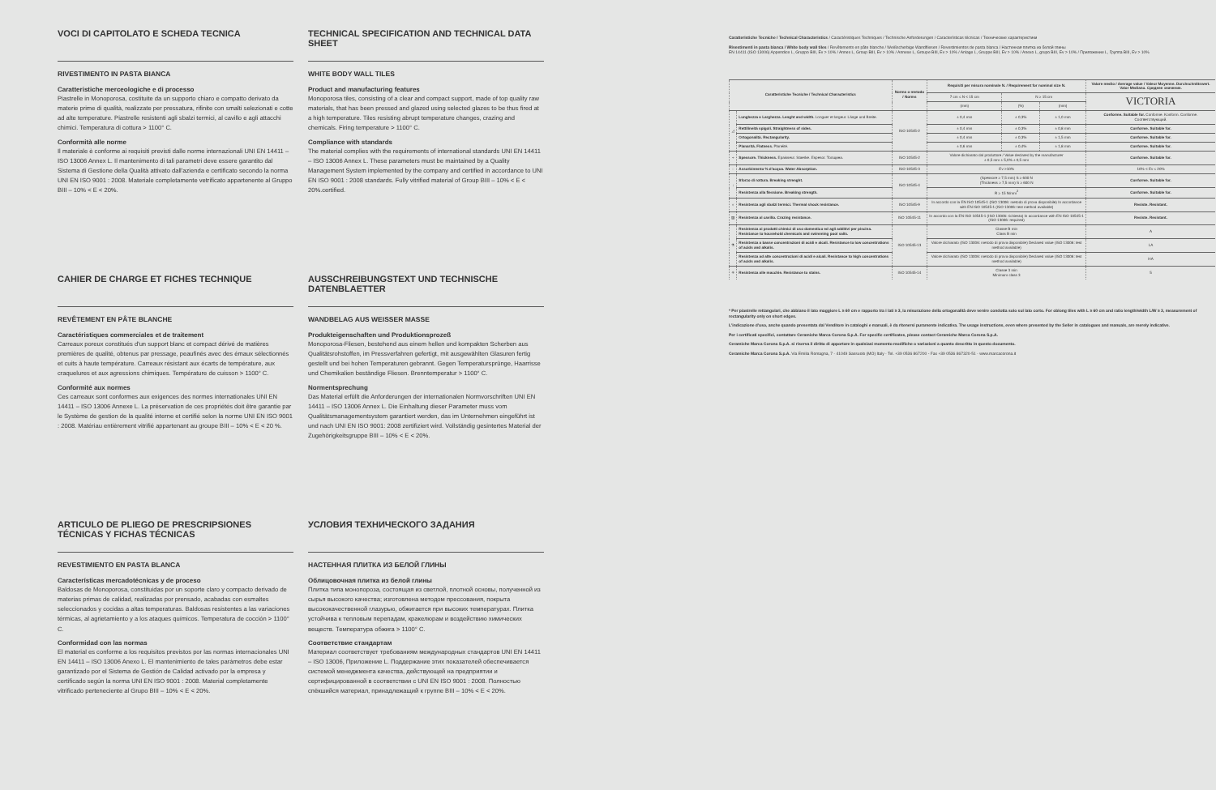VOCI DI CAPITOLATO E SCHEDA TECNICA
RIVESTIMENTO IN PASTA BIANCA
Caratteristiche merceologiche e di processo
Piastrelle in Monoporosa, costituite da un supporto chiaro e compatto derivato da materie prime di qualità, realizzate per pressatura, rifinite con smalti selezionati e cotte ad alte temperature. Piastrelle resistenti agli sbalzi termici, al cavillo e agli attacchi chimici. Temperatura di cottura > 1100° C.
Conformità alle norme
Il materiale è conforme ai requisiti previsti dalle norme internazionali UNI EN 14411 – ISO 13006 Annex L. Il mantenimento di tali parametri deve essere garantito dal Sistema di Gestione della Qualità attivato dall'azienda e certificato secondo la norma UNI EN ISO 9001 : 2008. Materiale completamente vetrificato appartenente al Gruppo BIII – 10% < E < 20%.
TECHNICAL SPECIFICATION AND TECHNICAL DATA SHEET
WHITE BODY WALL TILES
Product and manufacturing features
Monoporosa tiles, consisting of a clear and compact support, made of top quality raw materials, that has been pressed and glazed using selected glazes to be thus fired at a high temperature. Tiles resisting abrupt temperature changes, crazing and chemicals. Firing temperature > 1100° C.
Compliance with standards
The material complies with the requirements of international standards UNI EN 14411 – ISO 13006 Annex L. These parameters must be maintained by a Quality Management System implemented by the company and certified in accordance to UNI EN ISO 9001 : 2008 standards. Fully vitrified material of Group BIII – 10% < E < 20%.certified.
CAHIER DE CHARGE ET FICHES TECHNIQUE
REVÊTEMENT EN PÂTE BLANCHE
Caractéristiques commerciales et de traitement
Carreaux poreux constitués d'un support blanc et compact dérivé de matières premières de qualité, obtenus par pressage, peaufinés avec des émaux sélectionnés et cuits à haute température. Carreaux résistant aux écarts de température, aux craquelures et aux agressions chimiques. Température de cuisson > 1100° C.
Conformité aux normes
Ces carreaux sont conformes aux exigences des normes internationales UNI EN 14411 – ISO 13006 Annexe L. La préservation de ces propriétés doit être garantie par le Système de gestion de la qualité interne et certifié selon la norme UNI EN ISO 9001 : 2008. Matériau entièrement vitrifié appartenant au groupe BIII – 10% < E < 20 %.
AUSSCHREIBUNGSTEXT UND TECHNISCHE DATENBLAETTER
WANDBELAG AUS WEISSER MASSE
Produkteigenschaften und Produktionsprozeß
Monoporosa-Fliesen, bestehend aus einem hellen und kompakten Scherben aus Qualitätsrohstoffen, im Pressverfahren gefertigt, mit ausgewählten Glasuren fertig gestellt und bei hohen Temperaturen gebrannt. Gegen Temperatursprünge, Haarrisse und Chemikalien beständige Fliesen. Brenntemperatur > 1100° C.
Normentsprechung
Das Material erfüllt die Anforderungen der internationalen Normvorschriften UNI EN 14411 – ISO 13006 Annex L. Die Einhaltung dieser Parameter muss vom Qualitätsmanagementsystem garantiert werden, das im Unternehmen eingeführt ist und nach UNI EN ISO 9001: 2008 zertifiziert wird. Vollständig gesintertes Material der Zugehörigkeitsgruppe BIII – 10% < E < 20%.
ARTICULO DE PLIEGO DE PRESCRIPSIONES TÉCNICAS Y FICHAS TÉCNICAS
REVESTIMIENTO EN PASTA BLANCA
Características mercadotécnicas y de proceso
Baldosas de Monoporosa, constituidas por un soporte claro y compacto derivado de materias primas de calidad, realizadas por prensado, acabadas con esmaltes seleccionados y cocidas a altas temperaturas. Baldosas resistentes a las variaciones térmicas, al agrietamiento y a los ataques químicos. Temperatura de cocción > 1100° C.
Conformidad con las normas
El material es conforme a los requisitos previstos por las normas internacionales UNI EN 14411 – ISO 13006 Anexo L. El mantenimiento de tales parámetros debe estar garantizado por el Sistema de Gestión de Calidad activado por la empresa y certificado según la norma UNI EN ISO 9001 : 2008. Material completamente vitrificado perteneciente al Grupo BIII – 10% < E < 20%.
УСЛОВИЯ ТЕХНИЧЕСКОГО ЗАДАНИЯ
НАСТЕННАЯ ПЛИТКА ИЗ БЕЛОЙ ГЛИНЫ
Облицовочная плитка из белой глины
Плитка типа монопороза, состоящая из светлой, плотной основы, полученной из сырья высокого качества; изготовлена методом прессования, покрыта высококачественной глазурью, обжигается при высоких температурах. Плитка устойчива к тепловым перепадам, кракелюрам и воздействию химических веществ. Температура обжига > 1100° C.
Соответствие стандартам
Материал соответствует требованиям международных стандартов UNI EN 14411 – ISO 13006, Приложение L. Поддержание этих показателей обеспечивается системой менеджмента качества, действующей на предприятии и сертифицированной в соответствии с UNI EN ISO 9001 : 2008. Полностью спёкшийся материал, принадлежащий к группе BIII – 10% < E < 20%.
Caratteristiche Tecniche / Technical Characteristics / Caractéristiques Techniques / Technische Anforderungen / Características técnicas / Технические характеристики
Rivestimenti in pasta bianca / White body wall tiles / Revêtements en pâte blanche / Weißscherbige Wandfliesen / Revestimientos de pasta blanca / Настенная плитка из белой глины
EN 14411 (ISO 13006) Appendice L, Gruppo BIII, Ev > 10% / Annex L, Group BIII, Ev > 10% / Annexe L, Groupe BIII, Ev > 10% / Anlage L, Gruppe BIII, Ev > 10% / Anexo L, grupo BIII, Ev > 10% / Приложение L, Группа BIII, Ev > 10%
| Caratteristiche Tecniche / Technical Characteristics | | Norma o metodo / Norms | Requisiti per misura nominale N. / Requirement for nominal size N. | | | Valore medio / Average value / Valeur Moyenne. Durchschnittswert. Valor Mediano. Среднее значение. |
| --- | --- | --- | --- | --- | --- | --- |
| | | | 7 cm ≤ N < 15 cm | N ≥ 15 cm | | VICTORIA |
| | | | (mm) | (%) | (mm) | |
| ◿ | Lunghezza e Larghezza. Lenght and width. Longuer et largeur. Länge und Breite. | ISO 10545-2 | ± 0,4 mm | ± 0,3% | ± 1,0 mm | Conforme. Suitable for. Conforme. Konform. Conforme. Соответствующий. |
| | Rettilineità spigoli. Straightness of sides. | | ± 0,4 mm | ± 0,3% | ± 0,8 mm | Conforme. Suitable for. |
| | Ortogonalità. Rectangularity. | | ± 0,4 mm | ± 0,3% | ± 1,5 mm | Conforme. Suitable for. |
| | Planarità. Flatness. Planéité. | | ± 0,6 mm | ± 0,4% | ± 1,8 mm | Conforme. Suitable for. |
| ÷ | Spessore. Thickness. Epaisseur. Staerke. Espesor. Толщина. | ISO 10545-2 | Valore dichiarato dal produttore / Value declared by the manufacturer ± 0,5 mm ± 5,0% ± 0,5 mm | | | Conforme. Suitable for. |
| ◌ | Assorbimento % d'acqua. Water Absorption. | ISO 10545-3 | Ev >10% | | | 10% < Ev ≤ 20% |
| ↓ | Sforzo di rottura. Breaking strenght. | ISO 10545-4 | (Spessore ≥ 7,5 mm) S ≥ 600 N (Thickness ≥ 7,5 mm) S ≥ 600 N | | | Conforme. Suitable for. |
| | Resistenza alla flessione. Breaking strength. | | R ≥ 15 N/mm<sup>2</sup> | | | Conforme. Suitable for. |
| ☼ | Resistenza agli sbalzi termici. Thermal shock resistance. | ISO 10545-9 | In accordo con la EN ISO 10545-1 (ISO 13006: metodo di prova disponibile) In accordance with EN ISO 10545-1 (ISO 13006: test method available) | | | Resiste. Resistant. |
| ▨ | Resistenza al cavillo. Crazing resistance. | ISO 10545-11 | In accordo con la EN ISO 10545-1 (ISO 13006: richiesta) In accordance with EN ISO 10545-1 (ISO 13006: required) | | | Resiste. Resistant. |
| ⚗ | Resistenza ai prodotti chimici di uso domestico ed agli additivi per piscina. Resistance to household chemicals and swimming pool salts. | ISO 10545-13 | Classe B min Class B min | | | A |
| | Resistenza a basse concentrazioni di acidi e alcali. Resistance to low concentrations of acids and alkalis. | | Valore dichiarato (ISO 13006: metodo di prova disponibile) Declared value (ISO 13006: test method available) | | | LA |
| | Resistenza ad alte concentrazioni di acidi e alcali. Resistance to high concentrations of acids and alkalis. | | Valore dichiarato (ISO 13006: metodo di prova disponibile) Declared value (ISO 13006: test method available) | | | HA |
| ✳ | Resistenza alle macchie. Resistance to stains. | ISO 10545-14 | Classe 3 min Minimum class 3 | | | 5 |
* Per piastrelle rettangolari, che abbiano il lato maggiore L ≥ 60 cm e rapporto tra i lati ≥ 3, la misurazione della ortogonalità deve venire condotta solo sul lato corto. For oblong tiles with L ≥ 60 cm and ratio length/width L/W ≥ 3, measurement of rectangularity only on short edges.
L'indicazione d'uso, anche quando presentata dal Venditore in cataloghi e manuali, è da ritenersi puramente indicativa. The usage instructions, even where presented by the Seller in catalogues and manuals, are merely indicative.
Per i certificati specifici, contattare Ceramiche Marca Corona S.p.A. For specific certificates, please contact Ceramiche Marca Corona S.p.A.
Ceramiche Marca Corona S.p.A. si riserva il diritto di apportare in qualsiasi momento modifiche o variazioni a quanto descritto in questo documento.
Ceramiche Marca Corona S.p.A. Via Emilia Romagna, 7 - 41049 Sassuolo (MO) Italy - Tel. +39 0536 867200 - Fax +39 0536 867320-51 - www.marcacorona.it